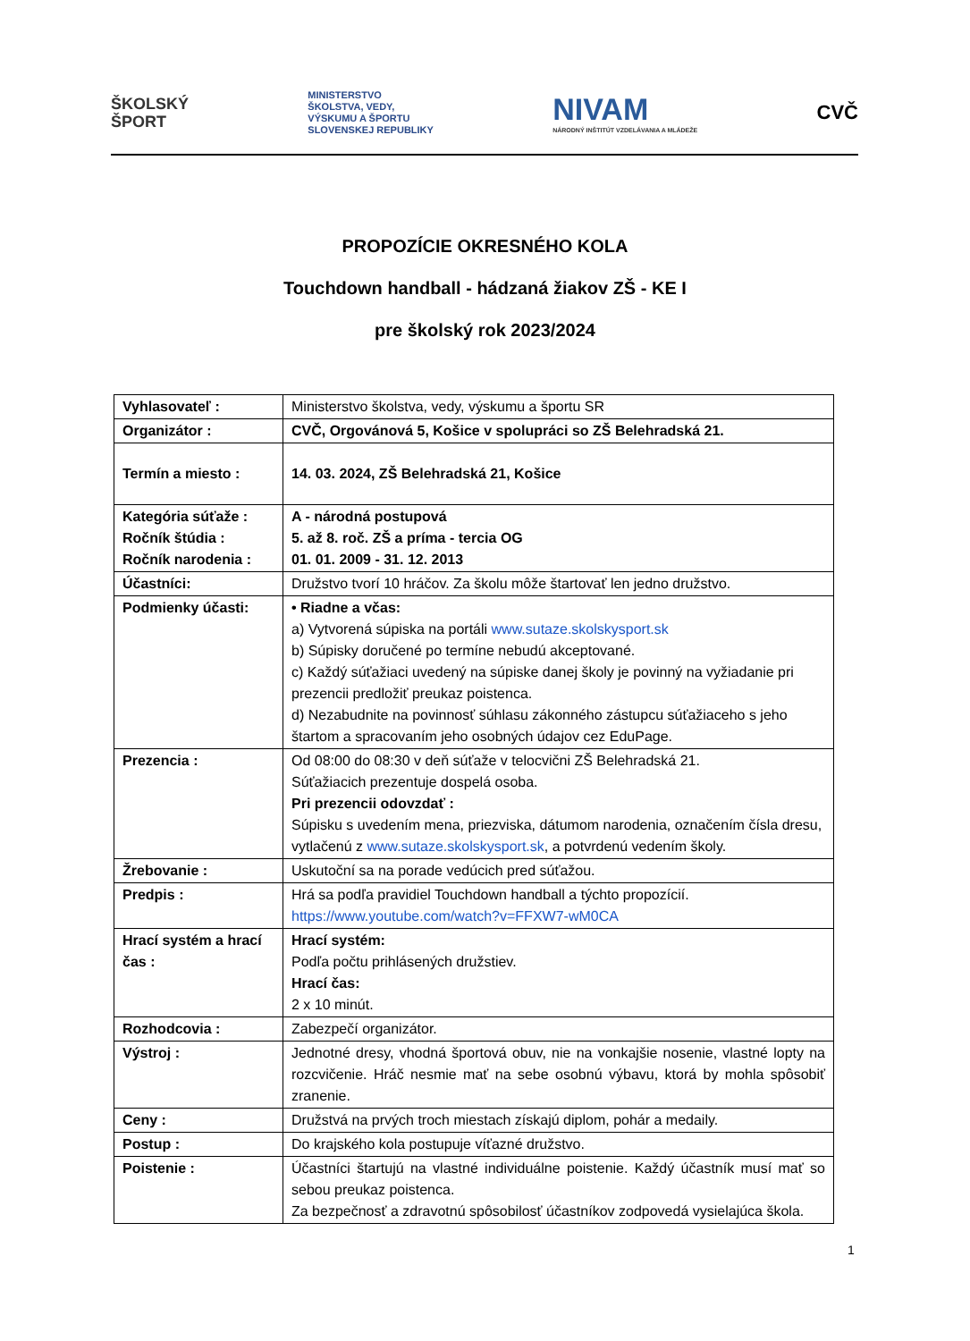ŠKOLSKÝ
ŠPORT
MINISTERSTVO
ŠKOLSTVA, VEDY,
VÝSKUMU A ŠPORTU
SLOVENSKEJ REPUBLIKY
NIVAM
NÁRODNÝ INŠTITÚT VZDELÁVANIA A MLÁDEŽE
CVČ
PROPOZÍCIE OKRESNÉHO KOLA
Touchdown handball - hádzaná žiakov ZŠ - KE I
pre školský rok 2023/2024
| Vyhlasovateľ : | Ministerstvo školstva, vedy, výskumu a športu SR |
| Organizátor : | CVČ, Orgovánová 5, Košice v spolupráci so ZŠ Belehradská 21. |
| Termín a miesto : | 14. 03. 2024, ZŠ Belehradská 21, Košice |
| Kategória súťaže : Ročník štúdia : Ročník narodenia : | A - národná postupová 5. až 8. roč. ZŠ a príma - tercia OG 01. 01. 2009 - 31. 12. 2013 |
| Účastníci: | Družstvo tvorí 10 hráčov. Za školu môže štartovať len jedno družstvo. |
| Podmienky účasti: | • Riadne a včas: a) Vytvorená súpiska na portáli www.sutaze.skolskysport.sk b) Súpisky doručené po termíne nebudú akceptované. c) Každý súťažiaci uvedený na súpiske danej školy je povinný na vyžiadanie pri prezencii predložiť preukaz poistenca. d) Nezabudnite na povinnosť súhlasu zákonného zástupcu súťažiaceho s jeho štartom a spracovaním jeho osobných údajov cez EduPage. |
| Prezencia : | Od 08:00 do 08:30 v deň súťaže v telocvični ZŠ Belehradská 21. Súťažiacich prezentuje dospelá osoba. Pri prezencii odovzdať : Súpisku s uvedením mena, priezviska, dátumom narodenia, označením čísla dresu, vytlačenú z www.sutaze.skolskysport.sk , a potvrdenú vedením školy. |
| Žrebovanie : | Uskutoční sa na porade vedúcich pred súťažou. |
| Predpis : | Hrá sa podľa pravidiel Touchdown handball a týchto propozícií. https://www.youtube.com/watch?v=FFXW7-wM0CA |
| Hrací systém a hrací čas : | Hrací systém: Podľa počtu prihlásených družstiev. Hrací čas: 2 x 10 minút. |
| Rozhodcovia : | Zabezpečí organizátor. |
| Výstroj : | Jednotné dresy, vhodná športová obuv, nie na vonkajšie nosenie, vlastné lopty na rozcvičenie. Hráč nesmie mať na sebe osobnú výbavu, ktorá by mohla spôsobiť zranenie. |
| Ceny : | Družstvá na prvých troch miestach získajú diplom, pohár a medaily. |
| Postup : | Do krajského kola postupuje víťazné družstvo. |
| Poistenie : | Účastníci štartujú na vlastné individuálne poistenie. Každý účastník musí mať so sebou preukaz poistenca. Za bezpečnosť a zdravotnú spôsobilosť účastníkov zodpovedá vysielajúca škola. |
1